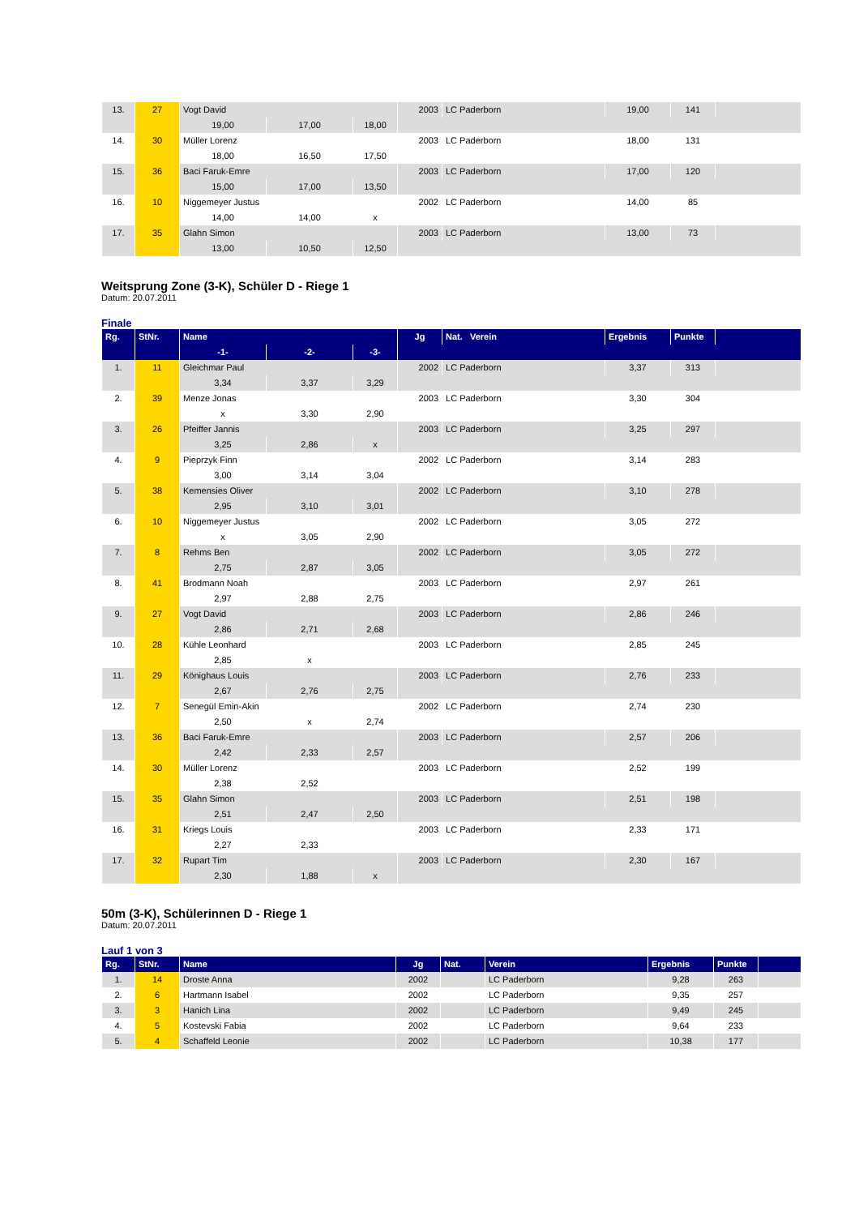| 13. | 27 | Vogt David | | | 2003 | LC Paderborn | 19,00 | 141 | |
| | | 19,00 | 17,00 | 18,00 | | | | | |
| 14. | 30 | Müller Lorenz | | | 2003 | LC Paderborn | 18,00 | 131 | |
| | | 18,00 | 16,50 | 17,50 | | | | | |
| 15. | 36 | Baci Faruk-Emre | | | 2003 | LC Paderborn | 17,00 | 120 | |
| | | 15,00 | 17,00 | 13,50 | | | | | |
| 16. | 10 | Niggemeyer Justus | | | 2002 | LC Paderborn | 14,00 | 85 | |
| | | 14,00 | 14,00 | x | | | | | |
| 17. | 35 | Glahn Simon | | | 2003 | LC Paderborn | 13,00 | 73 | |
| | | 13,00 | 10,50 | 12,50 | | | | | |
Weitsprung Zone (3-K), Schüler D - Riege 1
Datum: 20.07.2011
Finale
| Rg. | StNr. | Name | | | Jg | Nat. Verein | Ergebnis | Punkte | |
| --- | --- | --- | --- | --- | --- | --- | --- | --- | --- |
| | | -1- | -2- | -3- | | | | | |
| 1. | 11 | Gleichmar Paul | | | 2002 | LC Paderborn | 3,37 | 313 | |
| | | 3,34 | 3,37 | 3,29 | | | | | |
| 2. | 39 | Menze Jonas | | | 2003 | LC Paderborn | 3,30 | 304 | |
| | | x | 3,30 | 2,90 | | | | | |
| 3. | 26 | Pfeiffer Jannis | | | 2003 | LC Paderborn | 3,25 | 297 | |
| | | 3,25 | 2,86 | x | | | | | |
| 4. | 9 | Pieprzyk Finn | | | 2002 | LC Paderborn | 3,14 | 283 | |
| | | 3,00 | 3,14 | 3,04 | | | | | |
| 5. | 38 | Kemensies Oliver | | | 2002 | LC Paderborn | 3,10 | 278 | |
| | | 2,95 | 3,10 | 3,01 | | | | | |
| 6. | 10 | Niggemeyer Justus | | | 2002 | LC Paderborn | 3,05 | 272 | |
| | | x | 3,05 | 2,90 | | | | | |
| 7. | 8 | Rehms Ben | | | 2002 | LC Paderborn | 3,05 | 272 | |
| | | 2,75 | 2,87 | 3,05 | | | | | |
| 8. | 41 | Brodmann Noah | | | 2003 | LC Paderborn | 2,97 | 261 | |
| | | 2,97 | 2,88 | 2,75 | | | | | |
| 9. | 27 | Vogt David | | | 2003 | LC Paderborn | 2,86 | 246 | |
| | | 2,86 | 2,71 | 2,68 | | | | | |
| 10. | 28 | Kühle Leonhard | | | 2003 | LC Paderborn | 2,85 | 245 | |
| | | 2,85 | x | | | | | | |
| 11. | 29 | Könighaus Louis | | | 2003 | LC Paderborn | 2,76 | 233 | |
| | | 2,67 | 2,76 | 2,75 | | | | | |
| 12. | 7 | Senegül Emin-Akin | | | 2002 | LC Paderborn | 2,74 | 230 | |
| | | 2,50 | x | 2,74 | | | | | |
| 13. | 36 | Baci Faruk-Emre | | | 2003 | LC Paderborn | 2,57 | 206 | |
| | | 2,42 | 2,33 | 2,57 | | | | | |
| 14. | 30 | Müller Lorenz | | | 2003 | LC Paderborn | 2,52 | 199 | |
| | | 2,38 | 2,52 | | | | | | |
| 15. | 35 | Glahn Simon | | | 2003 | LC Paderborn | 2,51 | 198 | |
| | | 2,51 | 2,47 | 2,50 | | | | | |
| 16. | 31 | Kriegs Louis | | | 2003 | LC Paderborn | 2,33 | 171 | |
| | | 2,27 | 2,33 | | | | | | |
| 17. | 32 | Rupart Tim | | | 2003 | LC Paderborn | 2,30 | 167 | |
| | | 2,30 | 1,88 | x | | | | | |
50m (3-K), Schülerinnen D - Riege 1
Datum: 20.07.2011
Lauf 1 von 3
| Rg. | StNr. | Name | Jg | Nat. | Verein | Ergebnis | Punkte | |
| --- | --- | --- | --- | --- | --- | --- | --- | --- |
| 1. | 14 | Droste Anna | 2002 | | LC Paderborn | 9,28 | 263 | |
| 2. | 6 | Hartmann Isabel | 2002 | | LC Paderborn | 9,35 | 257 | |
| 3. | 3 | Hanich Lina | 2002 | | LC Paderborn | 9,49 | 245 | |
| 4. | 5 | Kostevski Fabia | 2002 | | LC Paderborn | 9,64 | 233 | |
| 5. | 4 | Schaffeld Leonie | 2002 | | LC Paderborn | 10,38 | 177 | |